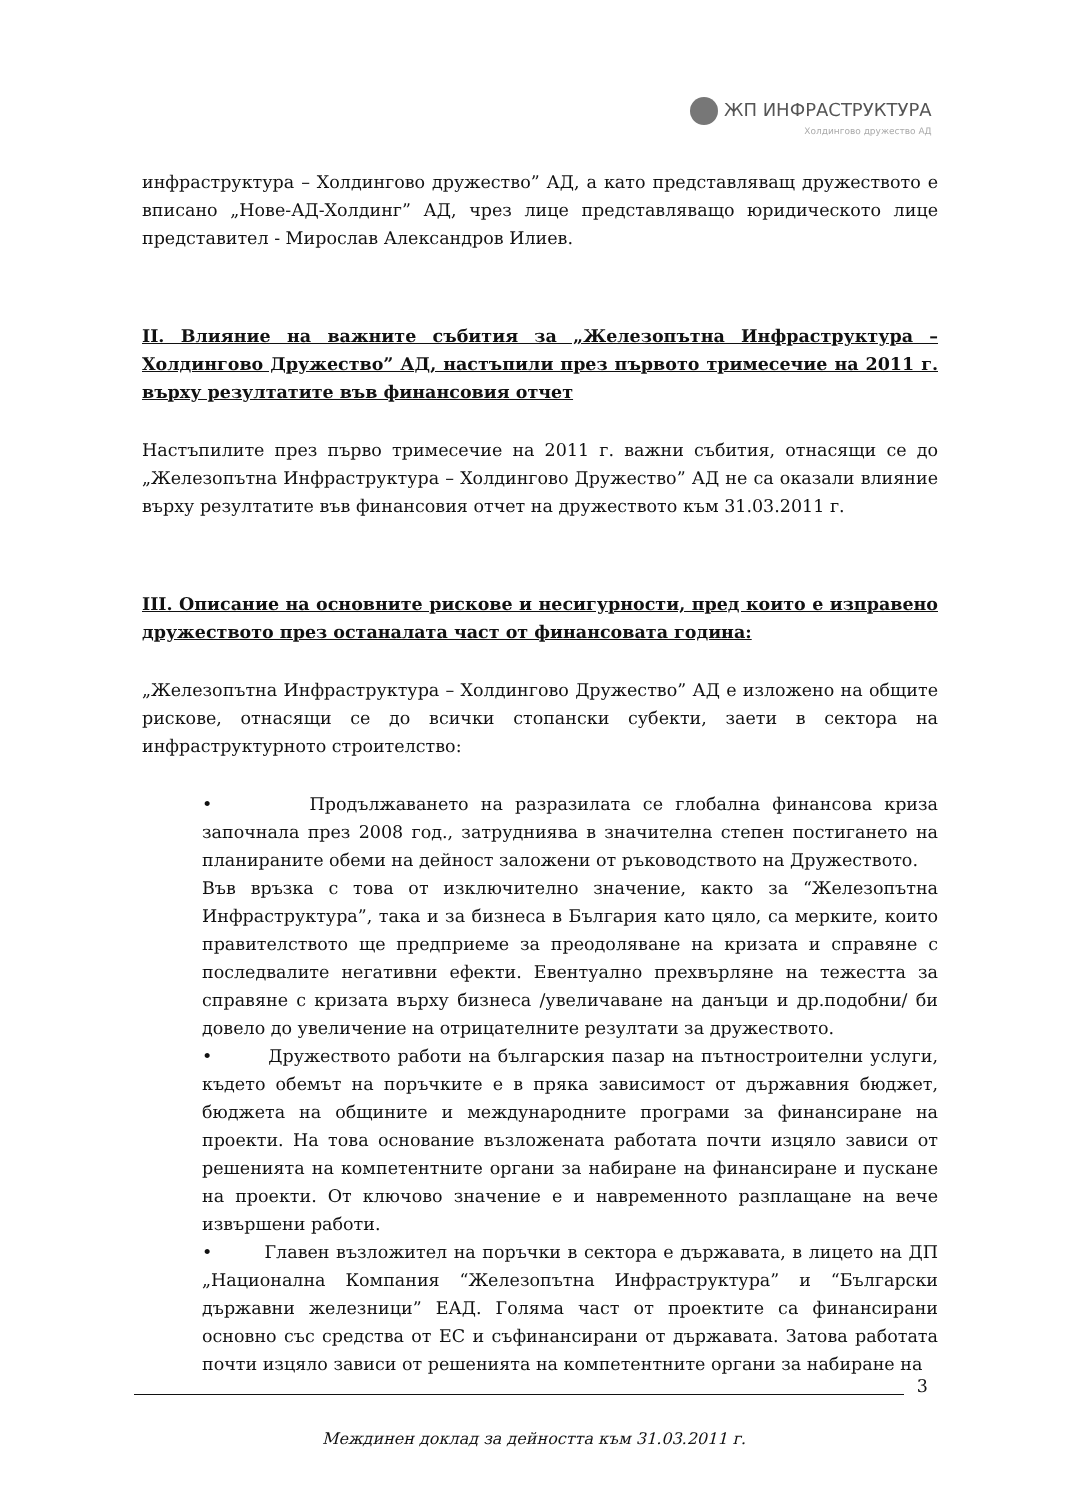ЖП ИНФРАСТРУКТУРА
Холдингово дружество АД
инфраструктура – Холдингово дружество” АД, а като представляващ дружеството е вписано „Нове-АД-Холдинг” АД, чрез лице представляващо юридическото лице представител - Мирослав Александров Илиев.
II. Влияние на важните събития за „Железопътна Инфраструктура – Холдингово Дружество” АД, настъпили през първото тримесечие на 2011 г. върху резултатите във финансовия отчет
Настъпилите през първо тримесечие на 2011 г. важни събития, отнасящи се до „Железопътна Инфраструктура – Холдингово Дружество” АД не са оказали влияние върху резултатите във финансовия отчет на дружеството към 31.03.2011 г.
III. Описание на основните рискове и несигурности, пред които е изправено дружеството през останалата част от финансовата година:
„Железопътна Инфраструктура – Холдингово Дружество” АД е изложено на общите рискове, отнасящи се до всички стопански субекти, заети в сектора на инфраструктурното строителство:
• Продължаването на разразилата се глобална финансова криза започнала през 2008 год., затрудниява в значителна степен постигането на планираните обеми на дейност заложени от ръководството на Дружеството.
Във връзка с това от изключително значение, както за “Железопътна Инфраструктура”, така и за бизнеса в България като цяло, са мерките, които правителството ще предприеме за преодоляване на кризата и справяне с последвалите негативни ефекти. Евентуално прехвърляне на тежестта за справяне с кризата върху бизнеса /увеличаване на данъци и др.подобни/ би довело до увеличение на отрицателните резултати за дружеството.
• Дружеството работи на българския пазар на пътностроителни услуги, където обемът на поръчките е в пряка зависимост от държавния бюджет, бюджета на общините и международните програми за финансиране на проекти. На това основание възложената работата почти изцяло зависи от решенията на компетентните органи за набиране на финансиране и пускане на проекти. От ключово значение е и навременното разплащане на вече извършени работи.
• Главен възложител на поръчки в сектора е държавата, в лицето на ДП „Национална Компания “Железопътна Инфраструктура” и “Български държавни железници” ЕАД. Голяма част от проектите са финансирани основно със средства от ЕС и съфинансирани от държавата. Затова работата почти изцяло зависи от решенията на компетентните органи за набиране на
3
Междинен доклад за дейността към 31.03.2011 г.